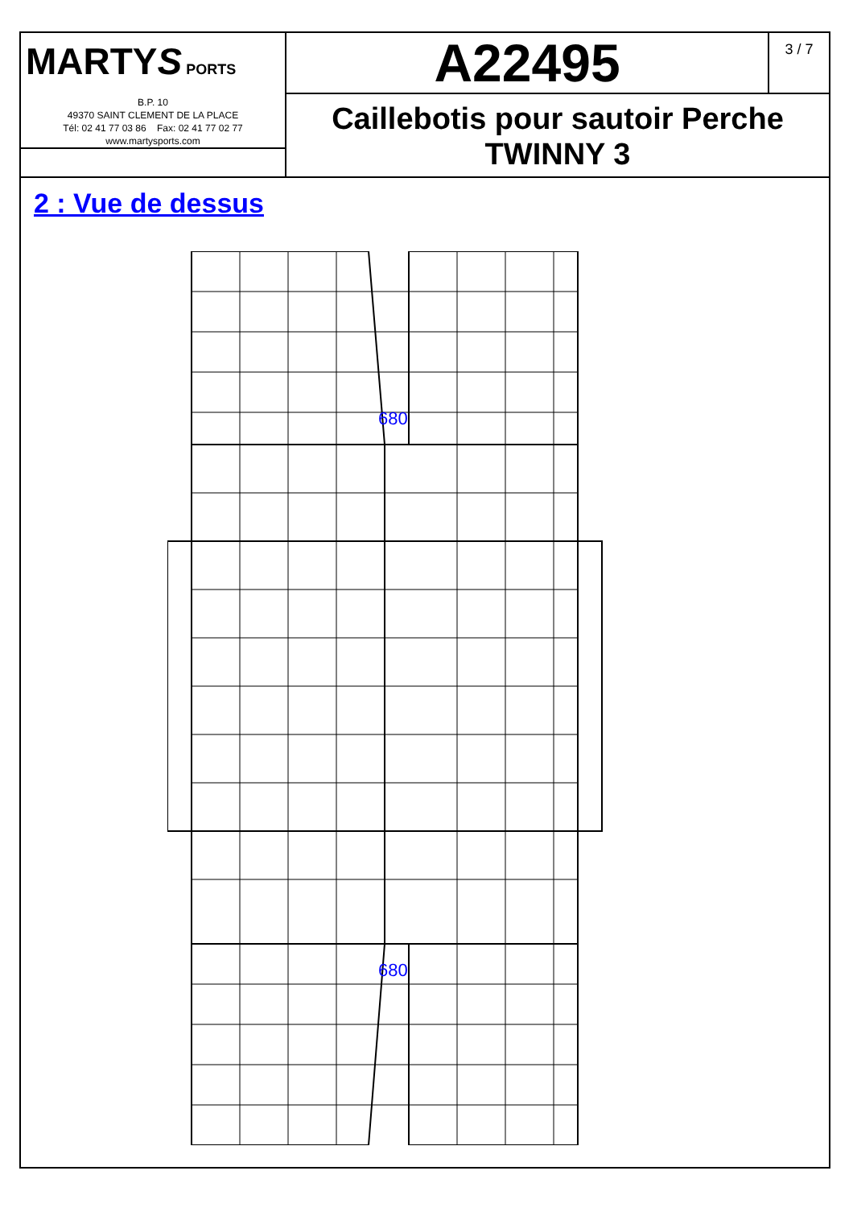MARTYS PORTS
B.P. 10
49370 SAINT CLEMENT DE LA PLACE
Tél: 02 41 77 03 86 Fax: 02 41 77 02 77
www.martysports.com
A22495
3 / 7
Caillebotis pour sautoir Perche
TWINNY 3
2 : Vue de dessus
680
680